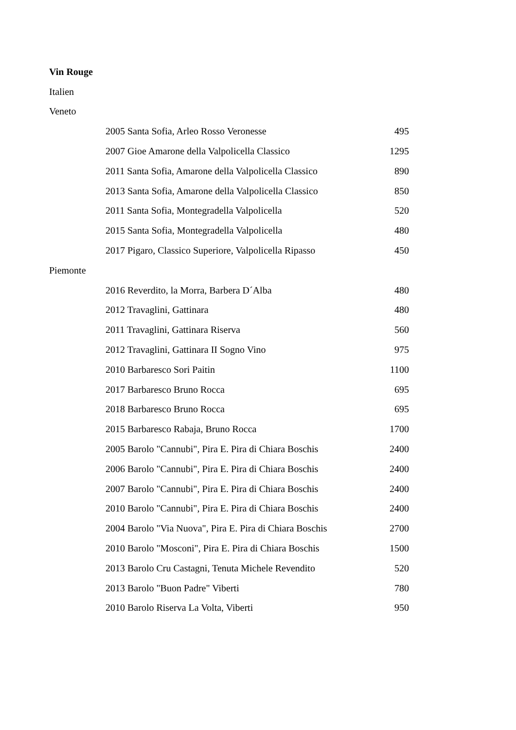| Vin Rouge | | |
| Italien | | |
| Veneto | | |
| | 2005 Santa Sofia, Arleo Rosso Veronesse | 495 |
| | 2007 Gioe Amarone della Valpolicella Classico | 1295 |
| | 2011 Santa Sofia, Amarone della Valpolicella Classico | 890 |
| | 2013 Santa Sofia, Amarone della Valpolicella Classico | 850 |
| | 2011 Santa Sofia, Montegradella Valpolicella | 520 |
| | 2015 Santa Sofia, Montegradella Valpolicella | 480 |
| | 2017 Pigaro, Classico Superiore, Valpolicella Ripasso | 450 |
| Piemonte | | |
| | 2016 Reverdito, la Morra, Barbera D´Alba | 480 |
| | 2012 Travaglini, Gattinara | 480 |
| | 2011 Travaglini, Gattinara Riserva | 560 |
| | 2012 Travaglini, Gattinara II Sogno Vino | 975 |
| | 2010 Barbaresco Sori Paitin | 1100 |
| | 2017 Barbaresco Bruno Rocca | 695 |
| | 2018 Barbaresco Bruno Rocca | 695 |
| | 2015 Barbaresco Rabaja, Bruno Rocca | 1700 |
| | 2005 Barolo "Cannubi", Pira E. Pira di Chiara Boschis | 2400 |
| | 2006 Barolo "Cannubi", Pira E. Pira di Chiara Boschis | 2400 |
| | 2007 Barolo "Cannubi", Pira E. Pira di Chiara Boschis | 2400 |
| | 2010 Barolo "Cannubi", Pira E. Pira di Chiara Boschis | 2400 |
| | 2004 Barolo "Via Nuova", Pira E. Pira di Chiara Boschis | 2700 |
| | 2010 Barolo "Mosconi", Pira E. Pira di Chiara Boschis | 1500 |
| | 2013 Barolo Cru Castagni, Tenuta Michele Revendito | 520 |
| | 2013 Barolo "Buon Padre" Viberti | 780 |
| | 2010 Barolo Riserva La Volta, Viberti | 950 |